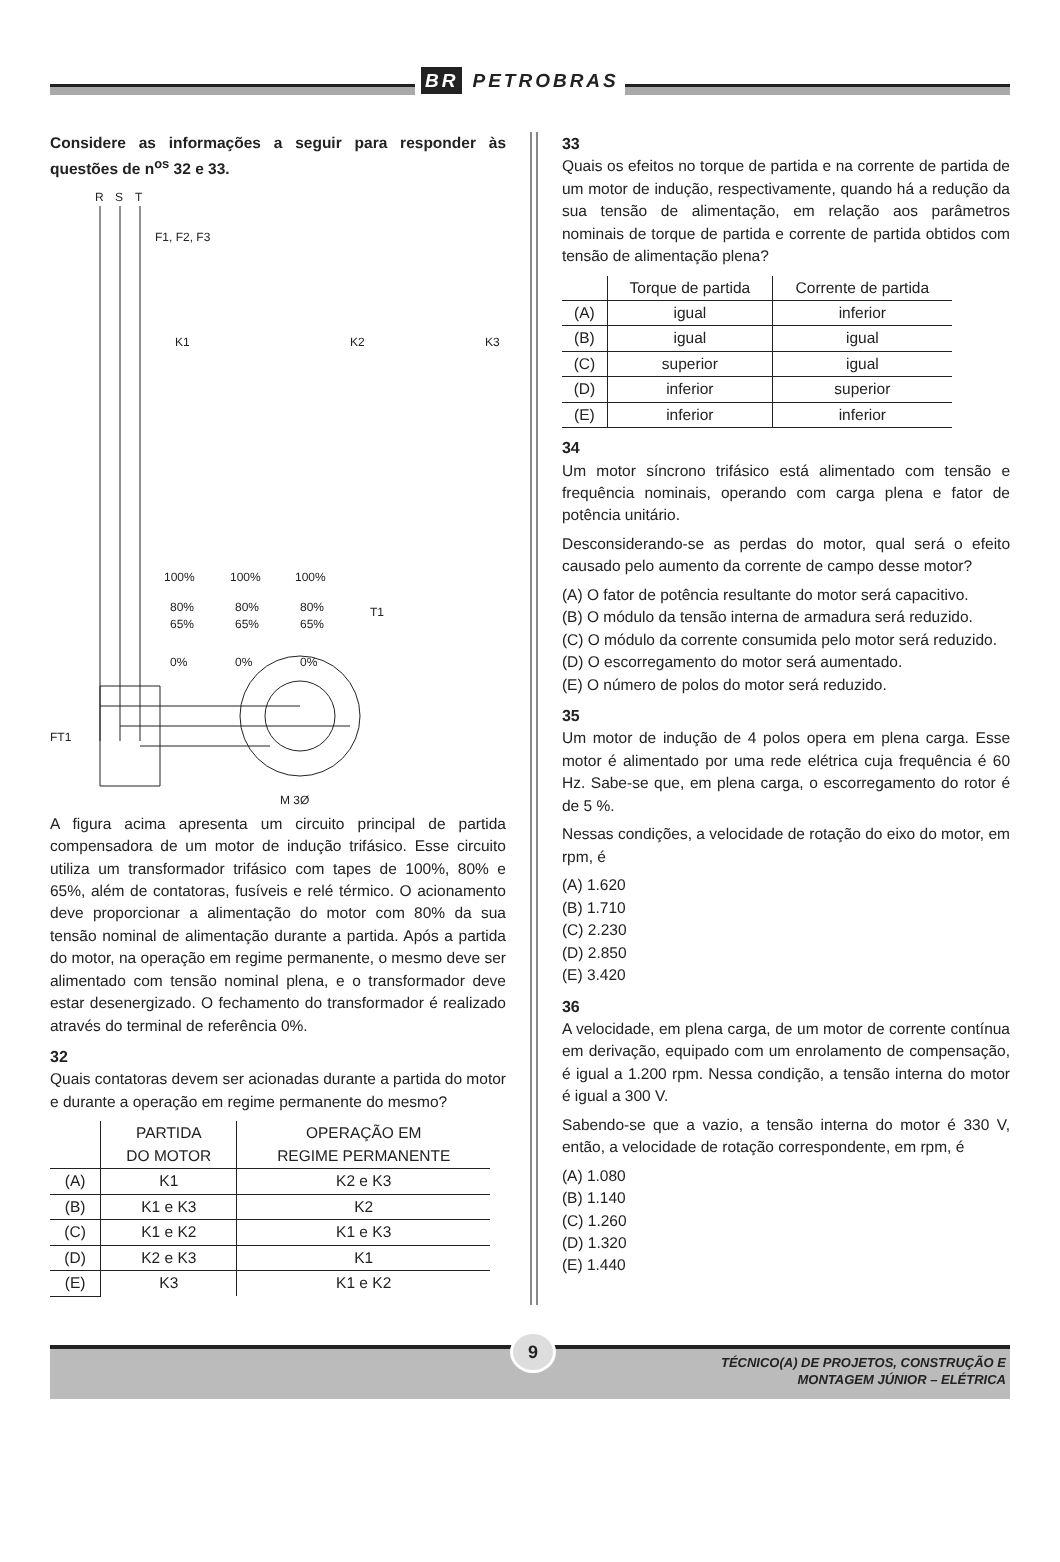BR PETROBRAS
Considere as informações a seguir para responder às questões de n<sup>os</sup> 32 e 33.
R
S
T
F1, F2, F3
K1
K2
K3
100%
100%
100%
80%
80%
80%
65%
65%
65%
T1
0%
0%
0%
FT1
M 3Ø
A figura acima apresenta um circuito principal de partida compensadora de um motor de indução trifásico. Esse circuito utiliza um transformador trifásico com tapes de 100%, 80% e 65%, além de contatoras, fusíveis e relé térmico. O acionamento deve proporcionar a alimentação do motor com 80% da sua tensão nominal de alimentação durante a partida. Após a partida do motor, na operação em regime permanente, o mesmo deve ser alimentado com tensão nominal plena, e o transformador deve estar desenergizado. O fechamento do transformador é realizado através do terminal de referência 0%.
32
Quais contatoras devem ser acionadas durante a partida do motor e durante a operação em regime permanente do mesmo?
| | PARTIDA DO MOTOR | OPERAÇÃO EM REGIME PERMANENTE |
| --- | --- | --- |
| (A) | K1 | K2 e K3 |
| (B) | K1 e K3 | K2 |
| (C) | K1 e K2 | K1 e K3 |
| (D) | K2 e K3 | K1 |
| (E) | K3 | K1 e K2 |
33
Quais os efeitos no torque de partida e na corrente de partida de um motor de indução, respectivamente, quando há a redução da sua tensão de alimentação, em relação aos parâmetros nominais de torque de partida e corrente de partida obtidos com tensão de alimentação plena?
| | Torque de partida | Corrente de partida |
| --- | --- | --- |
| (A) | igual | inferior |
| (B) | igual | igual |
| (C) | superior | igual |
| (D) | inferior | superior |
| (E) | inferior | inferior |
34
Um motor síncrono trifásico está alimentado com tensão e frequência nominais, operando com carga plena e fator de potência unitário.
Desconsiderando-se as perdas do motor, qual será o efeito causado pelo aumento da corrente de campo desse motor?
(A) O fator de potência resultante do motor será capacitivo.
(B) O módulo da tensão interna de armadura será reduzido.
(C) O módulo da corrente consumida pelo motor será reduzido.
(D) O escorregamento do motor será aumentado.
(E) O número de polos do motor será reduzido.
35
Um motor de indução de 4 polos opera em plena carga. Esse motor é alimentado por uma rede elétrica cuja frequência é 60 Hz. Sabe-se que, em plena carga, o escorregamento do rotor é de 5 %.
Nessas condições, a velocidade de rotação do eixo do motor, em rpm, é
(A) 1.620
(B) 1.710
(C) 2.230
(D) 2.850
(E) 3.420
36
A velocidade, em plena carga, de um motor de corrente contínua em derivação, equipado com um enrolamento de compensação, é igual a 1.200 rpm. Nessa condição, a tensão interna do motor é igual a 300 V.
Sabendo-se que a vazio, a tensão interna do motor é 330 V, então, a velocidade de rotação correspondente, em rpm, é
(A) 1.080
(B) 1.140
(C) 1.260
(D) 1.320
(E) 1.440
9
TÉCNICO(A) DE PROJETOS, CONSTRUÇÃO E
MONTAGEM JÚNIOR – ELÉTRICA